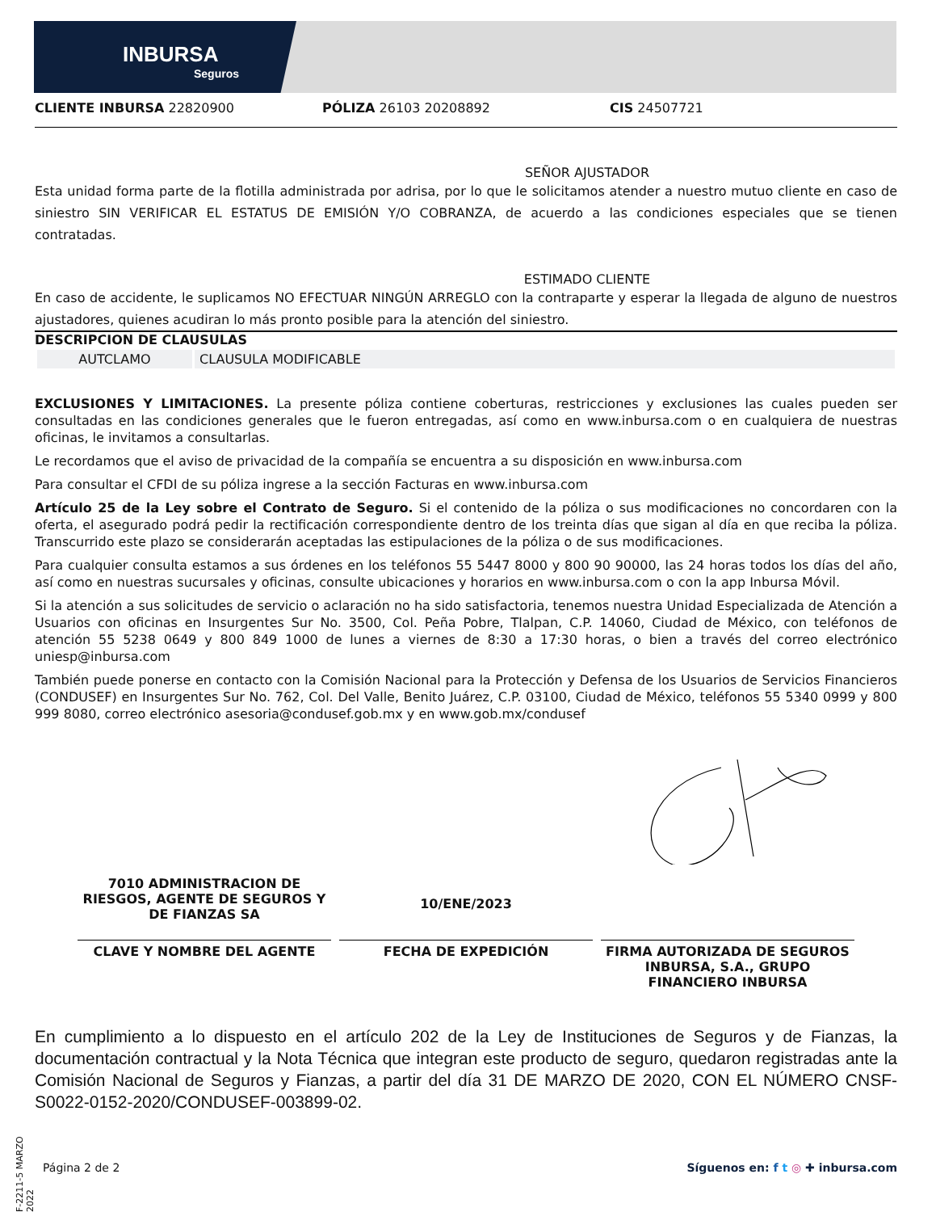INBURSA
Seguros
F-2211-5 MARZO 2022
CLIENTE INBURSA 22820900 PÓLIZA 26103 20208892 CIS 24507721
SEÑOR AJUSTADOR
Esta unidad forma parte de la flotilla administrada por adrisa, por lo que le solicitamos atender a nuestro mutuo cliente en caso de siniestro SIN VERIFICAR EL ESTATUS DE EMISIÓN Y/O COBRANZA, de acuerdo a las condiciones especiales que se tienen contratadas.
ESTIMADO CLIENTE
En caso de accidente, le suplicamos NO EFECTUAR NINGÚN ARREGLO con la contraparte y esperar la llegada de alguno de nuestros ajustadores, quienes acudiran lo más pronto posible para la atención del siniestro.
DESCRIPCION DE CLAUSULAS
| AUTCLAMO | CLAUSULA MODIFICABLE |
EXCLUSIONES Y LIMITACIONES. La presente póliza contiene coberturas, restricciones y exclusiones las cuales pueden ser consultadas en las condiciones generales que le fueron entregadas, así como en www.inbursa.com o en cualquiera de nuestras oficinas, le invitamos a consultarlas.
Le recordamos que el aviso de privacidad de la compañía se encuentra a su disposición en www.inbursa.com
Para consultar el CFDI de su póliza ingrese a la sección Facturas en www.inbursa.com
Artículo 25 de la Ley sobre el Contrato de Seguro. Si el contenido de la póliza o sus modificaciones no concordaren con la oferta, el asegurado podrá pedir la rectificación correspondiente dentro de los treinta días que sigan al día en que reciba la póliza. Transcurrido este plazo se considerarán aceptadas las estipulaciones de la póliza o de sus modificaciones.
Para cualquier consulta estamos a sus órdenes en los teléfonos 55 5447 8000 y 800 90 90000, las 24 horas todos los días del año, así como en nuestras sucursales y oficinas, consulte ubicaciones y horarios en www.inbursa.com o con la app Inbursa Móvil.
Si la atención a sus solicitudes de servicio o aclaración no ha sido satisfactoria, tenemos nuestra Unidad Especializada de Atención a Usuarios con oficinas en Insurgentes Sur No. 3500, Col. Peña Pobre, Tlalpan, C.P. 14060, Ciudad de México, con teléfonos de atención 55 5238 0649 y 800 849 1000 de lunes a viernes de 8:30 a 17:30 horas, o bien a través del correo electrónico uniesp@inbursa.com
También puede ponerse en contacto con la Comisión Nacional para la Protección y Defensa de los Usuarios de Servicios Financieros (CONDUSEF) en Insurgentes Sur No. 762, Col. Del Valle, Benito Juárez, C.P. 03100, Ciudad de México, teléfonos 55 5340 0999 y 800 999 8080, correo electrónico asesoria@condusef.gob.mx y en www.gob.mx/condusef
7010 ADMINISTRACION DE RIESGOS, AGENTE DE SEGUROS Y DE FIANZAS SA
CLAVE Y NOMBRE DEL AGENTE
10/ENE/2023
FECHA DE EXPEDICIÓN
FIRMA AUTORIZADA DE SEGUROS INBURSA, S.A., GRUPO FINANCIERO INBURSA
En cumplimiento a lo dispuesto en el artículo 202 de la Ley de Instituciones de Seguros y de Fianzas, la documentación contractual y la Nota Técnica que integran este producto de seguro, quedaron registradas ante la Comisión Nacional de Seguros y Fianzas, a partir del día 31 DE MARZO DE 2020, CON EL NÚMERO CNSF-S0022-0152-2020/CONDUSEF-003899-02.
Página 2 de 2 Síguenos en: f t ◎ ✚ inbursa.com